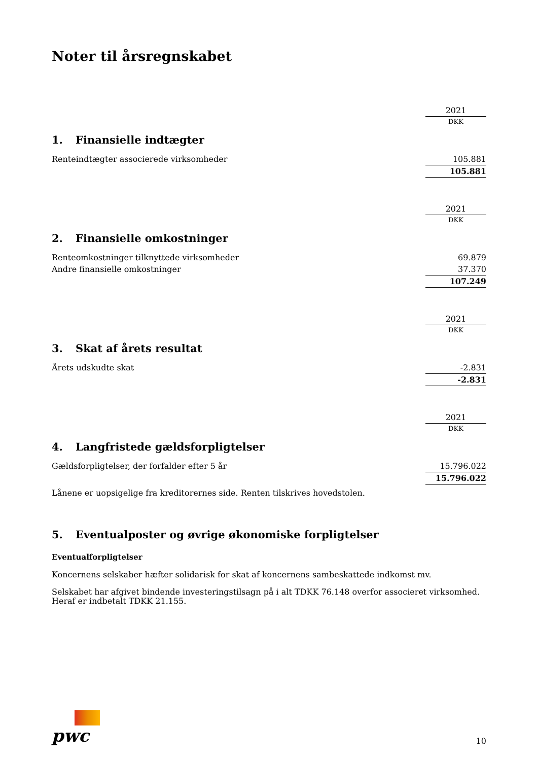Noter til årsregnskabet
| | 2021 |
| | DKK |
1. Finansielle indtægter
| Renteindtægter associerede virksomheder | 105.881 |
| | 105.881 |
| | 2021 |
| | DKK |
2. Finansielle omkostninger
| Renteomkostninger tilknyttede virksomheder | 69.879 |
| Andre finansielle omkostninger | 37.370 |
| | 107.249 |
| | 2021 |
| | DKK |
3. Skat af årets resultat
| Årets udskudte skat | -2.831 |
| | -2.831 |
| | 2021 |
| | DKK |
4. Langfristede gældsforpligtelser
| Gældsforpligtelser, der forfalder efter 5 år | 15.796.022 |
| | 15.796.022 |
Lånene er uopsigelige fra kreditorernes side. Renten tilskrives hovedstolen.
5. Eventualposter og øvrige økonomiske forpligtelser
Eventualforpligtelser
Koncernens selskaber hæfter solidarisk for skat af koncernens sambeskattede indkomst mv.
Selskabet har afgivet bindende investeringstilsagn på i alt TDKK 76.148 overfor associeret virksomhed. Heraf er indbetalt TDKK 21.155.
pwc
10